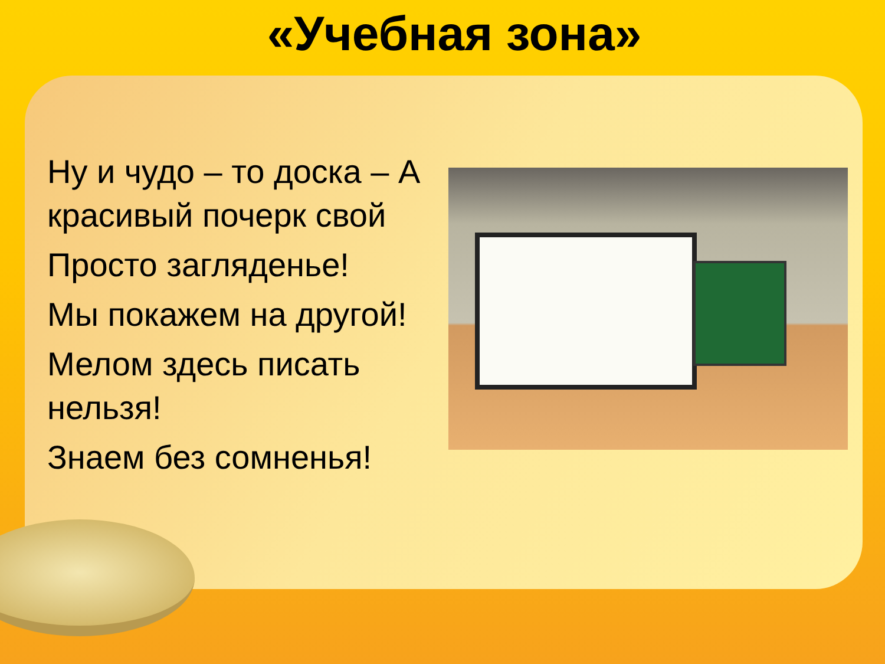«Учебная зона»
Ну и чудо – то доска – А красивый почерк свой
Просто загляденье!
Мы покажем на другой!
Мелом здесь писать нельзя!
Знаем без сомненья!